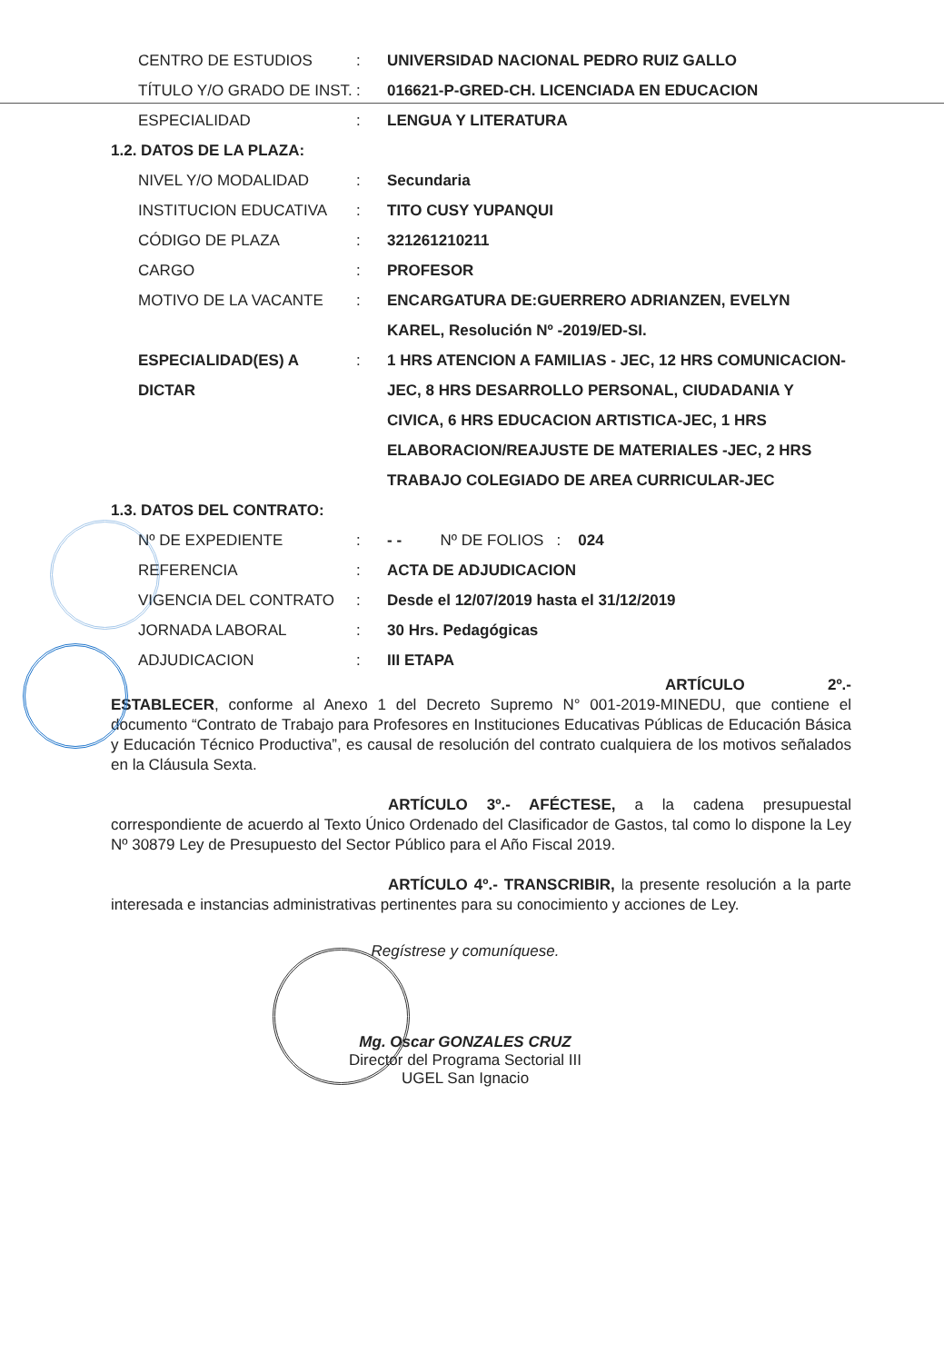| CENTRO DE ESTUDIOS | : | UNIVERSIDAD NACIONAL PEDRO RUIZ GALLO |
| TÍTULO Y/O GRADO DE INST. | : | 016621-P-GRED-CH. LICENCIADA EN EDUCACION |
| ESPECIALIDAD | : | LENGUA Y LITERATURA |
1.2. DATOS DE LA PLAZA:
| NIVEL Y/O MODALIDAD | : | Secundaria |
| INSTITUCION EDUCATIVA | : | TITO CUSY YUPANQUI |
| CÓDIGO DE PLAZA | : | 321261210211 |
| CARGO | : | PROFESOR |
| MOTIVO DE LA VACANTE | : | ENCARGATURA DE:GUERRERO ADRIANZEN, EVELYN KAREL, Resolución Nº -2019/ED-SI. |
| ESPECIALIDAD(ES) A DICTAR | : | 1 HRS ATENCION A FAMILIAS - JEC, 12 HRS COMUNICACION-JEC, 8 HRS DESARROLLO PERSONAL, CIUDADANIA Y CIVICA, 6 HRS EDUCACION ARTISTICA-JEC, 1 HRS ELABORACION/REAJUSTE DE MATERIALES -JEC, 2 HRS TRABAJO COLEGIADO DE AREA CURRICULAR-JEC |
1.3. DATOS DEL CONTRATO:
| Nº DE EXPEDIENTE | : | - - Nº DE FOLIOS : 024 |
| REFERENCIA | : | ACTA DE ADJUDICACION |
| VIGENCIA DEL CONTRATO | : | Desde el 12/07/2019 hasta el 31/12/2019 |
| JORNADA LABORAL | : | 30 Hrs. Pedagógicas |
| ADJUDICACION | : | III ETAPA |
ARTÍCULO 2º.- ESTABLECER, conforme al Anexo 1 del Decreto Supremo N° 001-2019-MINEDU, que contiene el documento “Contrato de Trabajo para Profesores en Instituciones Educativas Públicas de Educación Básica y Educación Técnico Productiva”, es causal de resolución del contrato cualquiera de los motivos señalados en la Cláusula Sexta.
ARTÍCULO 3º.- AFÉCTESE, a la cadena presupuestal correspondiente de acuerdo al Texto Único Ordenado del Clasificador de Gastos, tal como lo dispone la Ley Nº 30879 Ley de Presupuesto del Sector Público para el Año Fiscal 2019.
ARTÍCULO 4º.- TRANSCRIBIR, la presente resolución a la parte interesada e instancias administrativas pertinentes para su conocimiento y acciones de Ley.
Regístrese y comuníquese.
Mg. Oscar GONZALES CRUZ
Director del Programa Sectorial III
UGEL San Ignacio